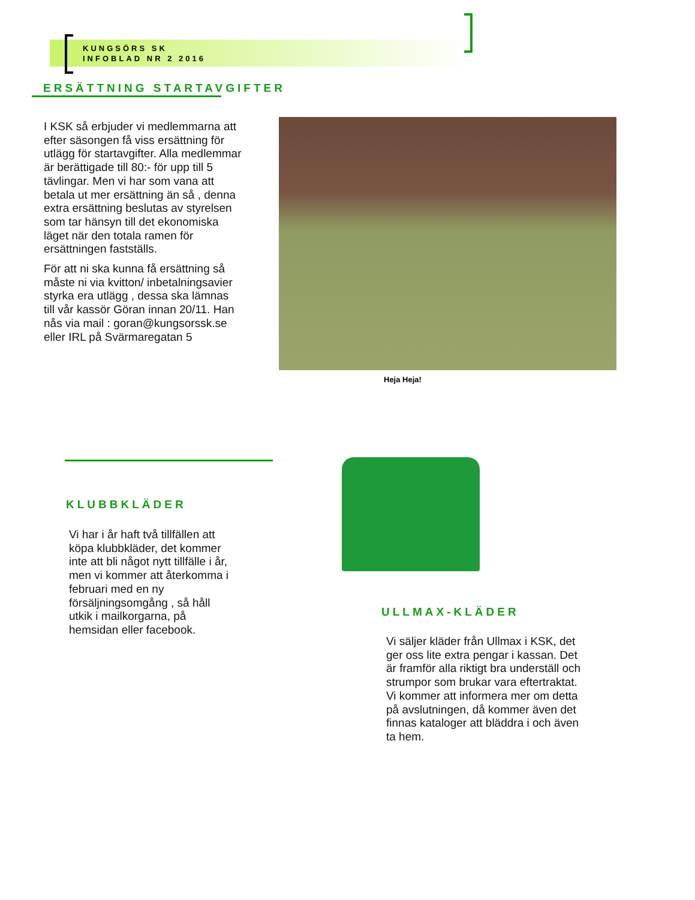KUNGSÖRS SK
INFOBLAD NR 2 2016
ERSÄTTNING STARTAVGIFTER
I KSK så erbjuder vi medlemmarna att efter säsongen få viss ersättning för utlägg för startavgifter. Alla medlemmar är berättigade till 80:- för upp till 5 tävlingar. Men vi har som vana att betala ut mer ersättning än så , denna extra ersättning beslutas av styrelsen som tar hänsyn till det ekonomiska läget när den totala ramen för ersättningen fastställs.
För att ni ska kunna få ersättning så måste ni via kvitton/ inbetalningsavier styrka era utlägg , dessa ska lämnas till vår kassör Göran innan 20/11. Han nås via mail : goran@kungsorssk.se eller IRL på Svärmaregatan 5
Heja Heja!
KLUBBKLÄDER
Vi har i år haft två tillfällen att köpa klubbkläder, det kommer inte att bli något nytt tillfälle i år, men vi kommer att återkomma i februari med en ny försäljningsomgång , så håll utkik i mailkorgarna, på hemsidan eller facebook.
ULLMAX-KLÄDER
Vi säljer kläder från Ullmax i KSK, det ger oss lite extra pengar i kassan. Det är framför alla riktigt bra underställ och strumpor som brukar vara eftertraktat. Vi kommer att informera mer om detta på avslutningen, då kommer även det finnas kataloger att bläddra i och även ta hem.